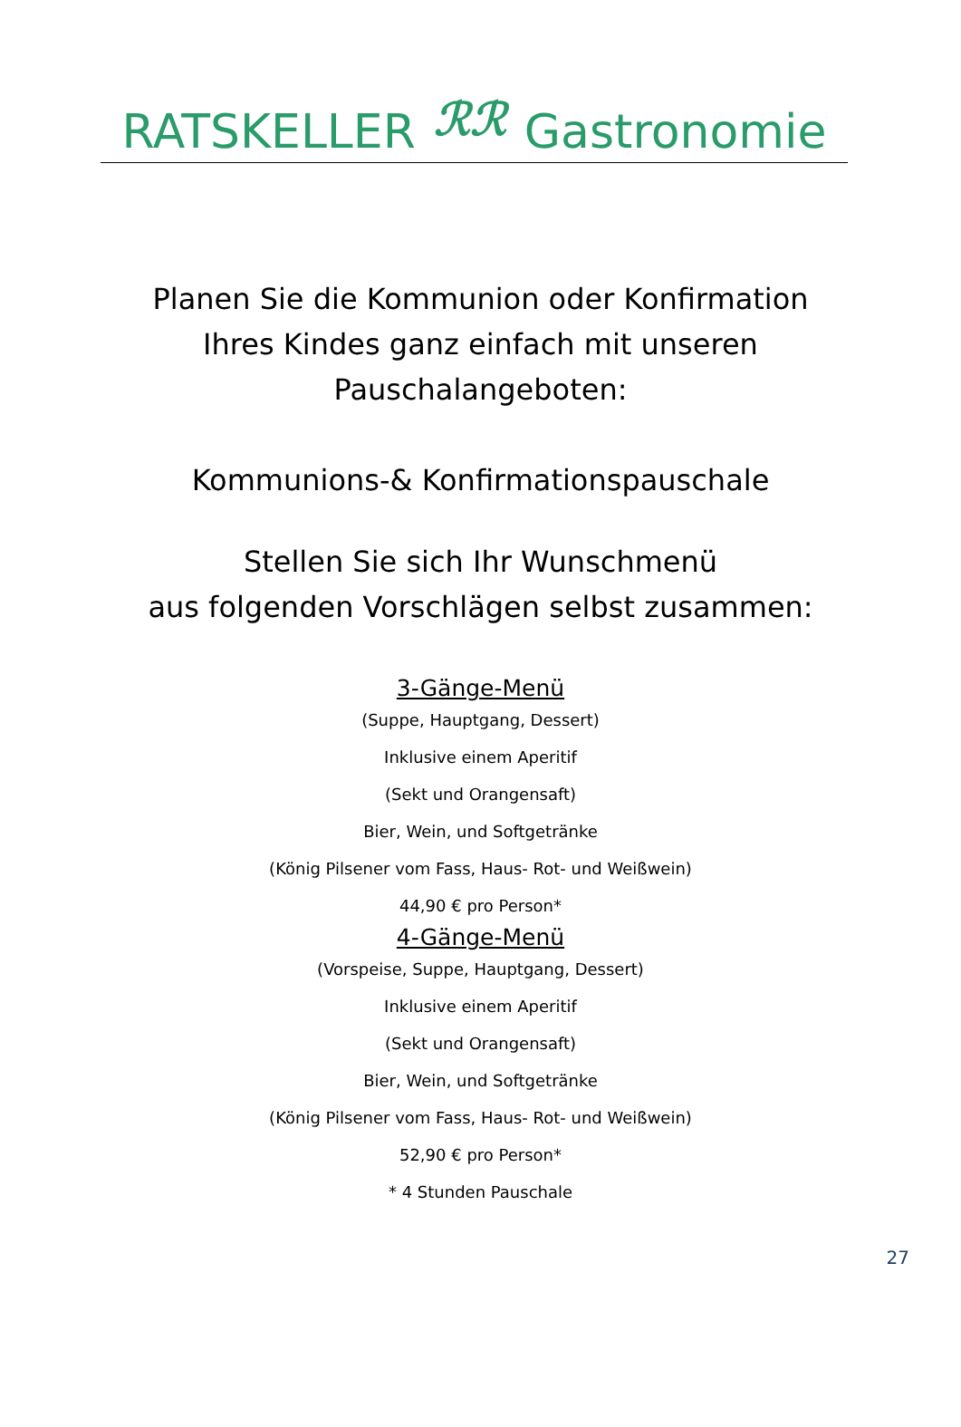RATSKELLER ℛℛ Gastronomie
Planen Sie die Kommunion oder Konfirmation
Ihres Kindes ganz einfach mit unseren
Pauschalangeboten:
Kommunions-& Konfirmationspauschale
Stellen Sie sich Ihr Wunschmenü
aus folgenden Vorschlägen selbst zusammen:
3-Gänge-Menü
(Suppe, Hauptgang, Dessert)
Inklusive einem Aperitif
(Sekt und Orangensaft)
Bier, Wein, und Softgetränke
(König Pilsener vom Fass, Haus- Rot- und Weißwein)
44,90 € pro Person*
4-Gänge-Menü
(Vorspeise, Suppe, Hauptgang, Dessert)
Inklusive einem Aperitif
(Sekt und Orangensaft)
Bier, Wein, und Softgetränke
(König Pilsener vom Fass, Haus- Rot- und Weißwein)
52,90 € pro Person*
* 4 Stunden Pauschale
27